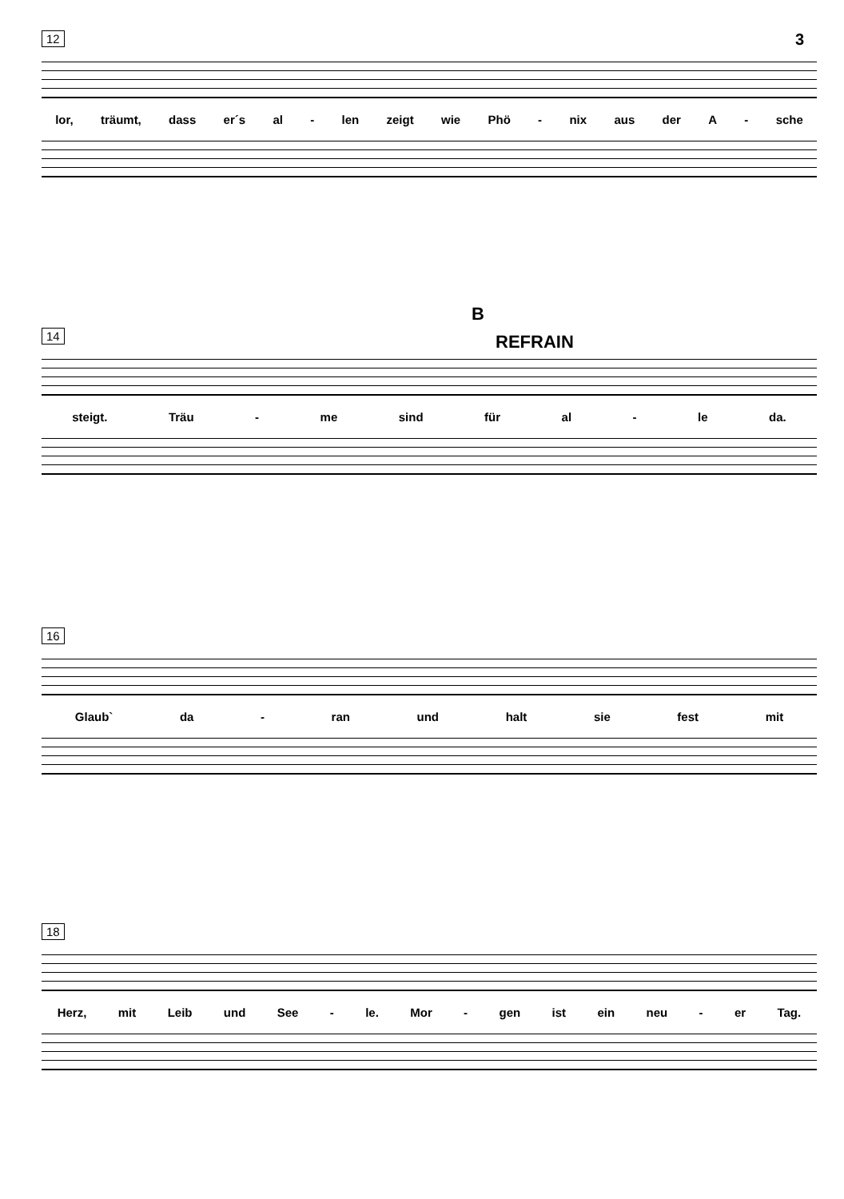3
12
lor, träumt, dass er´s al - len zeigt wie Phö - nix aus der A - sche
B
REFRAIN
14
steigt. Träu - me sind für al - le da.
16
Glaub` da - ran und halt sie fest mit
18
Herz, mit Leib und See - le. Mor - gen ist ein neu - er Tag.